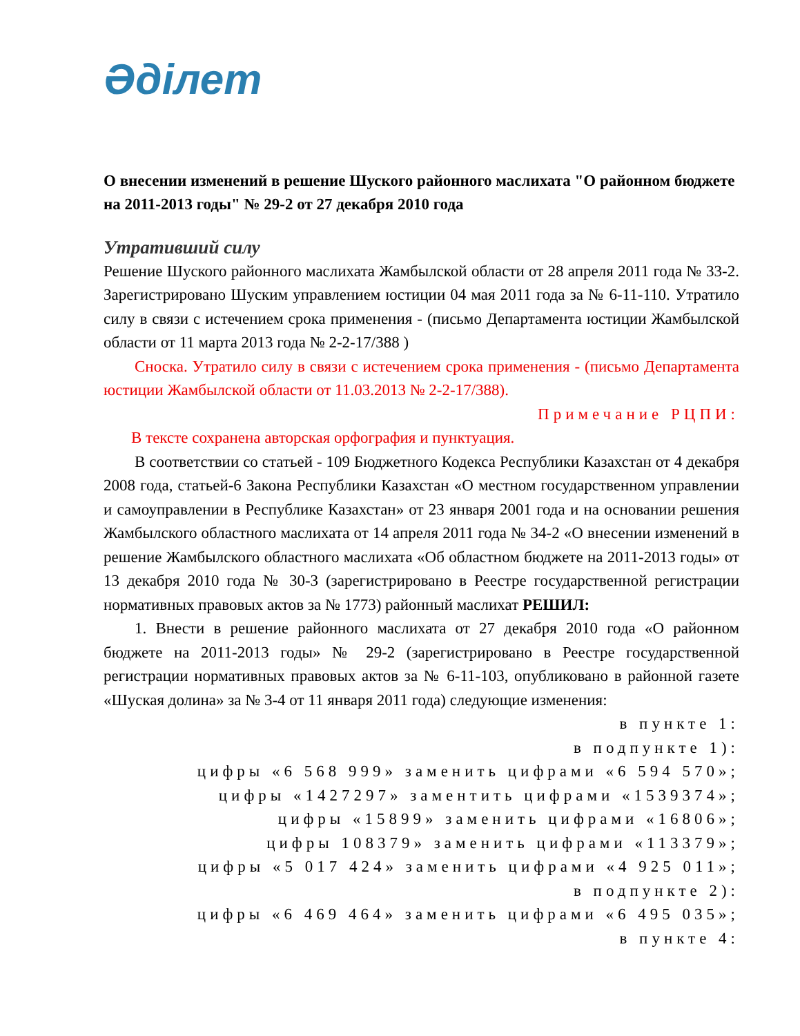Әділет
О внесении изменений в решение Шуского районного маслихата "О районном бюджете на 2011-2013 годы" № 29-2 от 27 декабря 2010 года
Утративший силу
Решение Шуского районного маслихата Жамбылской области от 28 апреля 2011 года № 33-2. Зарегистрировано Шуским управлением юстиции 04 мая 2011 года за № 6-11-110. Утратило силу в связи с истечением срока применения - (письмо Департамента юстиции Жамбылской области от 11 марта 2013 года № 2-2-17/388 )
Сноска. Утратило силу в связи с истечением срока применения - (письмо Департамента юстиции Жамбылской области от 11.03.2013 № 2-2-17/388).
Примечание РЦПИ:
В тексте сохранена авторская орфография и пунктуация.
В соответствии со статьей - 109 Бюджетного Кодекса Республики Казахстан от 4 декабря 2008 года, статьей-6 Закона Республики Казахстан «О местном государственном управлении и самоуправлении в Республике Казахстан» от 23 января 2001 года и на основании решения Жамбылского областного маслихата от 14 апреля 2011 года № 34-2 «О внесении изменений в решение Жамбылского областного маслихата «Об областном бюджете на 2011-2013 годы» от 13 декабря 2010 года № 30-3 (зарегистрировано в Реестре государственной регистрации нормативных правовых актов за № 1773) районный маслихат РЕШИЛ:
1. Внести в решение районного маслихата от 27 декабря 2010 года «О районном бюджете на 2011-2013 годы» № 29-2 (зарегистрировано в Реестре государственной регистрации нормативных правовых актов за № 6-11-103, опубликовано в районной газете «Шуская долина» за № 3-4 от 11 января 2011 года) следующие изменения:
в пункте 1:
в подпункте 1):
цифры «6 568 999» заменить цифрами «6 594 570»;
цифры «1427297» заментить цифрами «1539374»;
цифры «15899» заменить цифрами «16806»;
цифры 108379» заменить цифрами «113379»;
цифры «5 017 424» заменить цифрами «4 925 011»;
в подпункте 2):
цифры «6 469 464» заменить цифрами «6 495 035»;
в пункте 4: